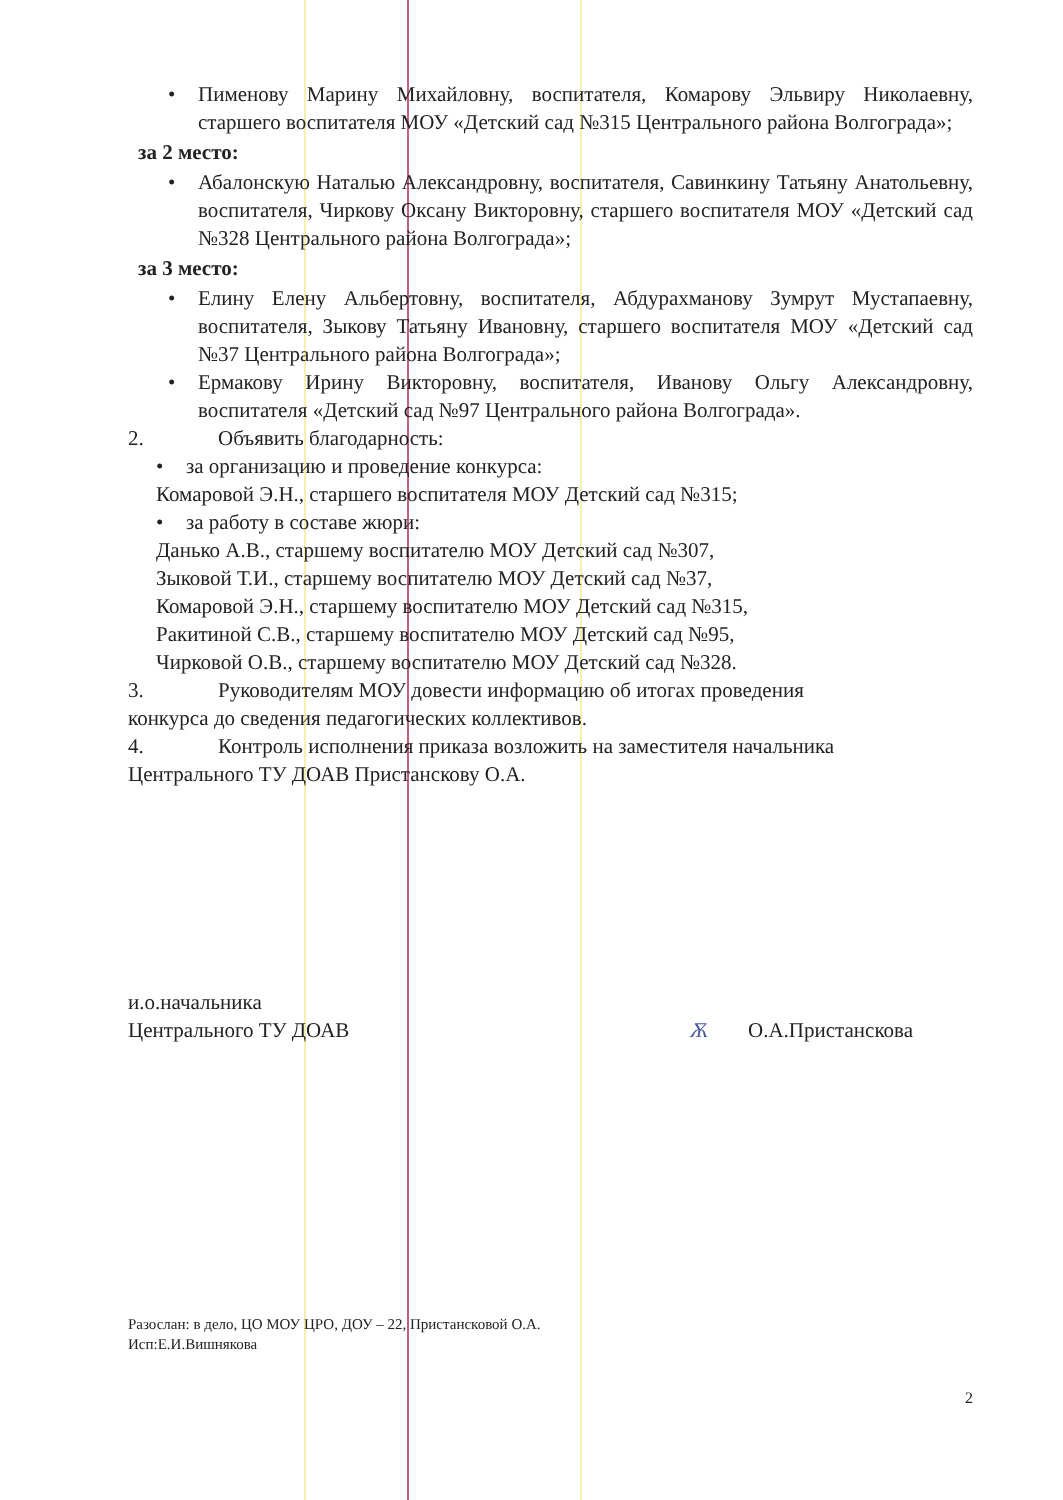• Пименову Марину Михайловну, воспитателя, Комарову Эльвиру Николаевну, старшего воспитателя МОУ «Детский сад №315 Центрального района Волгограда»;
за 2 место:
• Абалонскую Наталью Александровну, воспитателя, Савинкину Татьяну Анатольевну, воспитателя, Чиркову Оксану Викторовну, старшего воспитателя МОУ «Детский сад №328 Центрального района Волгограда»;
за 3 место:
• Елину Елену Альбертовну, воспитателя, Абдурахманову Зумрут Мустапаевну, воспитателя, Зыкову Татьяну Ивановну, старшего воспитателя МОУ «Детский сад №37 Центрального района Волгограда»;
• Ермакову Ирину Викторовну, воспитателя, Иванову Ольгу Александровну, воспитателя «Детский сад №97 Центрального района Волгограда».
2. Объявить благодарность:
• за организацию и проведение конкурса:
Комаровой Э.Н., старшего воспитателя МОУ Детский сад №315;
• за работу в составе жюри:
Данько А.В., старшему воспитателю МОУ Детский сад №307,
Зыковой Т.И., старшему воспитателю МОУ Детский сад №37,
Комаровой Э.Н., старшему воспитателю МОУ Детский сад №315,
Ракитиной С.В., старшему воспитателю МОУ Детский сад №95,
Чирковой О.В., старшему воспитателю МОУ Детский сад №328.
3. Руководителям МОУ довести информацию об итогах проведения
конкурса до сведения педагогических коллективов.
4. Контроль исполнения приказа возложить на заместителя начальника
Центрального ТУ ДОАВ Пристанскову О.А.
и.о.начальника
Центрального ТУ ДОАВ
Ѫ О.А.Пристанскова
Разослан: в дело, ЦО МОУ ЦРО, ДОУ – 22, Пристансковой О.А.
Исп:Е.И.Вишнякова
2